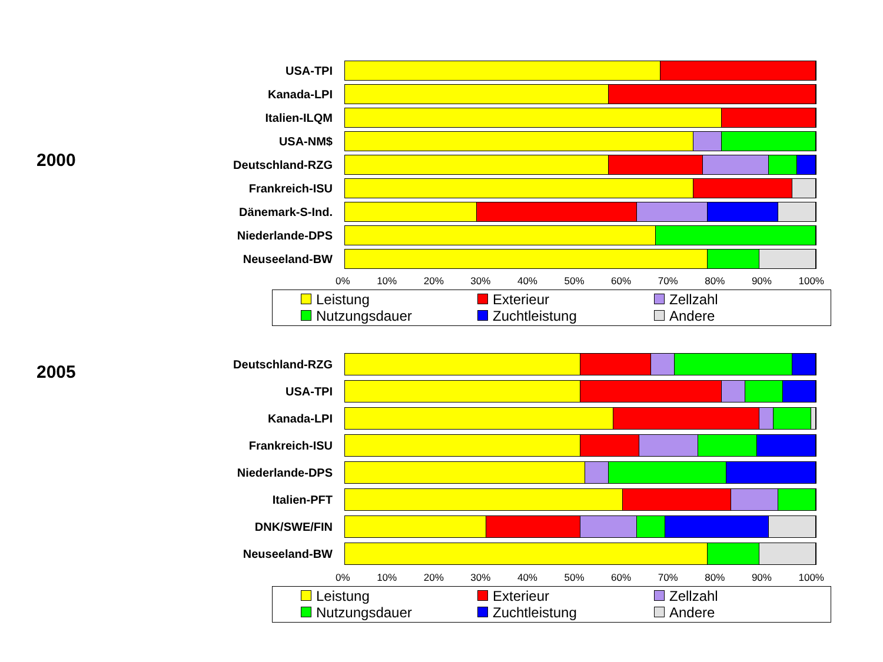2000
USA-TPI
Kanada-LPI
Italien-ILQM
USA-NM$
Deutschland-RZG
Frankreich-ISU
Dänemark-S-Ind.
Niederlande-DPS
Neuseeland-BW
0% 10% 20% 30% 40% 50% 60% 70% 80% 90% 100%
Leistung
Exterieur
Zellzahl
Nutzungsdauer
Zuchtleistung
Andere
2005
Deutschland-RZG
USA-TPI
Kanada-LPI
Frankreich-ISU
Niederlande-DPS
Italien-PFT
DNK/SWE/FIN
Neuseeland-BW
0% 10% 20% 30% 40% 50% 60% 70% 80% 90% 100%
Leistung
Exterieur
Zellzahl
Nutzungsdauer
Zuchtleistung
Andere